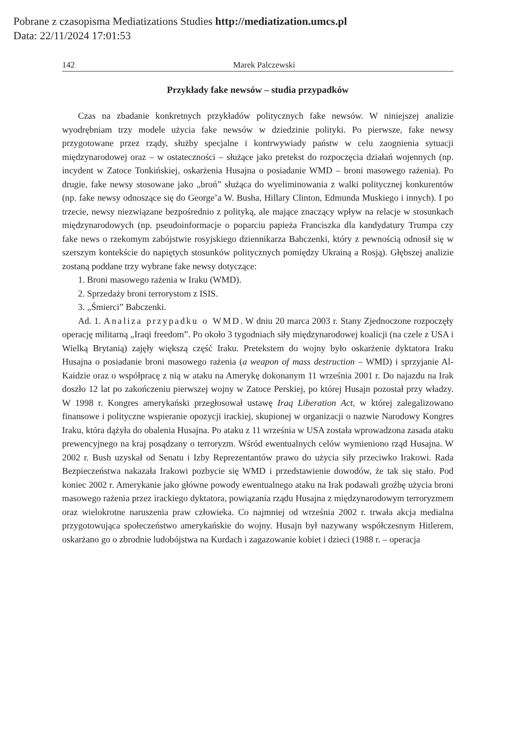Pobrane z czasopisma Mediatizations Studies http://mediatization.umcs.pl
Data: 22/11/2024 17:01:53
142 Marek Palczewski
Przykłady fake newsów – studia przypadków
Czas na zbadanie konkretnych przykładów politycznych fake newsów. W niniejszej analizie wyodrębniam trzy modele użycia fake newsów w dziedzinie polityki. Po pierwsze, fake newsy przygotowane przez rządy, służby specjalne i kontrwywiady państw w celu zaognienia sytuacji międzynarodowej oraz – w ostateczności – służące jako pretekst do rozpoczęcia działań wojennych (np. incydent w Zatoce Tonkińskiej, oskarżenia Husajna o posiadanie WMD – broni masowego rażenia). Po drugie, fake newsy stosowane jako „broń” służąca do wyeliminowania z walki politycznej konkurentów (np. fake newsy odnoszące się do George’a W. Busha, Hillary Clinton, Edmunda Muskiego i innych). I po trzecie, newsy niezwiązane bezpośrednio z polityką, ale mające znaczący wpływ na relacje w stosunkach międzynarodowych (np. pseudoinformacje o poparciu papieża Franciszka dla kandydatury Trumpa czy fake news o rzekomym zabójstwie rosyjskiego dziennikarza Babczenki, który z pewnością odnosił się w szerszym kontekście do napiętych stosunków politycznych pomiędzy Ukrainą a Rosją). Głębszej analizie zostaną poddane trzy wybrane fake newsy dotyczące:
1. Broni masowego rażenia w Iraku (WMD).
2. Sprzedaży broni terrorystom z ISIS.
3. „Śmierci” Babczenki.
Ad. 1. Analiza przypadku o WMD. W dniu 20 marca 2003 r. Stany Zjednoczone rozpoczęły operację militarną „Iraqi freedom”. Po około 3 tygodniach siły międzynarodowej koalicji (na czele z USA i Wielką Brytanią) zajęły większą część Iraku. Pretekstem do wojny było oskarżenie dyktatora Iraku Husajna o posiadanie broni masowego rażenia (a weapon of mass destruction – WMD) i sprzyjanie Al-Kaidzie oraz o współpracę z nią w ataku na Amerykę dokonanym 11 września 2001 r. Do najazdu na Irak doszło 12 lat po zakończeniu pierwszej wojny w Zatoce Perskiej, po której Husajn pozostał przy władzy. W 1998 r. Kongres amerykański przegłosował ustawę Iraq Liberation Act, w której zalegalizowano finansowe i polityczne wspieranie opozycji irackiej, skupionej w organizacji o nazwie Narodowy Kongres Iraku, która dążyła do obalenia Husajna. Po ataku z 11 września w USA została wprowadzona zasada ataku prewencyjnego na kraj posądzany o terroryzm. Wśród ewentualnych celów wymieniono rząd Husajna. W 2002 r. Bush uzyskał od Senatu i Izby Reprezentantów prawo do użycia siły przeciwko Irakowi. Rada Bezpieczeństwa nakazała Irakowi pozbycie się WMD i przedstawienie dowodów, że tak się stało. Pod koniec 2002 r. Amerykanie jako główne powody ewentualnego ataku na Irak podawali groźbę użycia broni masowego rażenia przez irackiego dyktatora, powiązania rządu Husajna z międzynarodowym terroryzmem oraz wielokrotne naruszenia praw człowieka. Co najmniej od września 2002 r. trwała akcja medialna przygotowująca społeczeństwo amerykańskie do wojny. Husajn był nazywany współczesnym Hitlerem, oskarżano go o zbrodnie ludobójstwa na Kurdach i zagazowanie kobiet i dzieci (1988 r. – operacja